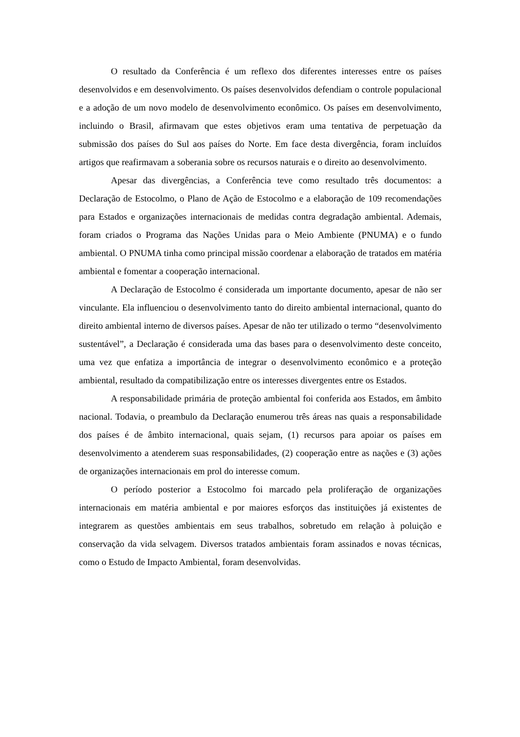O resultado da Conferência é um reflexo dos diferentes interesses entre os países desenvolvidos e em desenvolvimento. Os países desenvolvidos defendiam o controle populacional e a adoção de um novo modelo de desenvolvimento econômico. Os países em desenvolvimento, incluindo o Brasil, afirmavam que estes objetivos eram uma tentativa de perpetuação da submissão dos países do Sul aos países do Norte. Em face desta divergência, foram incluídos artigos que reafirmavam a soberania sobre os recursos naturais e o direito ao desenvolvimento.
Apesar das divergências, a Conferência teve como resultado três documentos: a Declaração de Estocolmo, o Plano de Ação de Estocolmo e a elaboração de 109 recomendações para Estados e organizações internacionais de medidas contra degradação ambiental. Ademais, foram criados o Programa das Nações Unidas para o Meio Ambiente (PNUMA) e o fundo ambiental. O PNUMA tinha como principal missão coordenar a elaboração de tratados em matéria ambiental e fomentar a cooperação internacional.
A Declaração de Estocolmo é considerada um importante documento, apesar de não ser vinculante. Ela influenciou o desenvolvimento tanto do direito ambiental internacional, quanto do direito ambiental interno de diversos países. Apesar de não ter utilizado o termo “desenvolvimento sustentável”, a Declaração é considerada uma das bases para o desenvolvimento deste conceito, uma vez que enfatiza a importância de integrar o desenvolvimento econômico e a proteção ambiental, resultado da compatibilização entre os interesses divergentes entre os Estados.
A responsabilidade primária de proteção ambiental foi conferida aos Estados, em âmbito nacional. Todavia, o preambulo da Declaração enumerou três áreas nas quais a responsabilidade dos países é de âmbito internacional, quais sejam, (1) recursos para apoiar os países em desenvolvimento a atenderem suas responsabilidades, (2) cooperação entre as nações e (3) ações de organizações internacionais em prol do interesse comum.
O período posterior a Estocolmo foi marcado pela proliferação de organizações internacionais em matéria ambiental e por maiores esforços das instituições já existentes de integrarem as questões ambientais em seus trabalhos, sobretudo em relação à poluição e conservação da vida selvagem. Diversos tratados ambientais foram assinados e novas técnicas, como o Estudo de Impacto Ambiental, foram desenvolvidas.